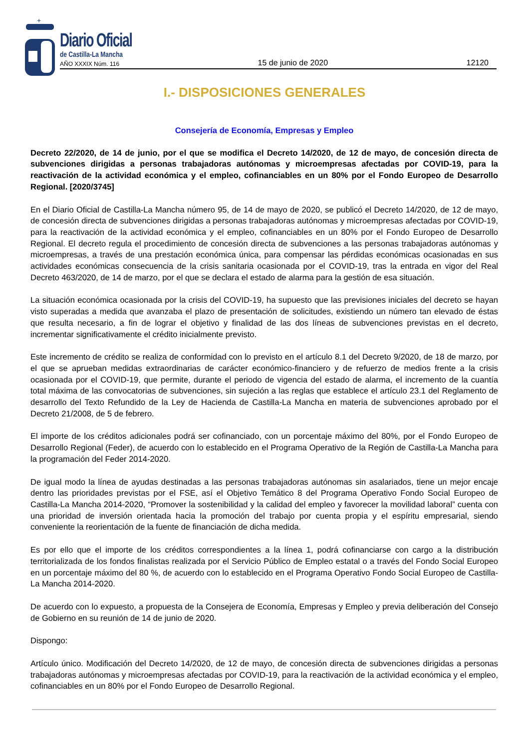+
Diario Oficial
de Castilla-La Mancha
AÑO XXXIX Núm. 116 15 de junio de 2020 12120
I.- DISPOSICIONES GENERALES
Consejería de Economía, Empresas y Empleo
Decreto 22/2020, de 14 de junio, por el que se modifica el Decreto 14/2020, de 12 de mayo, de concesión directa de subvenciones dirigidas a personas trabajadoras autónomas y microempresas afectadas por COVID-19, para la reactivación de la actividad económica y el empleo, cofinanciables en un 80% por el Fondo Europeo de Desarrollo Regional. [2020/3745]
En el Diario Oficial de Castilla-La Mancha número 95, de 14 de mayo de 2020, se publicó el Decreto 14/2020, de 12 de mayo, de concesión directa de subvenciones dirigidas a personas trabajadoras autónomas y microempresas afectadas por COVID-19, para la reactivación de la actividad económica y el empleo, cofinanciables en un 80% por el Fondo Europeo de Desarrollo Regional. El decreto regula el procedimiento de concesión directa de subvenciones a las personas trabajadoras autónomas y microempresas, a través de una prestación económica única, para compensar las pérdidas económicas ocasionadas en sus actividades económicas consecuencia de la crisis sanitaria ocasionada por el COVID-19, tras la entrada en vigor del Real Decreto 463/2020, de 14 de marzo, por el que se declara el estado de alarma para la gestión de esa situación.
La situación económica ocasionada por la crisis del COVID-19, ha supuesto que las previsiones iniciales del decreto se hayan visto superadas a medida que avanzaba el plazo de presentación de solicitudes, existiendo un número tan elevado de éstas que resulta necesario, a fin de lograr el objetivo y finalidad de las dos líneas de subvenciones previstas en el decreto, incrementar significativamente el crédito inicialmente previsto.
Este incremento de crédito se realiza de conformidad con lo previsto en el artículo 8.1 del Decreto 9/2020, de 18 de marzo, por el que se aprueban medidas extraordinarias de carácter económico-financiero y de refuerzo de medios frente a la crisis ocasionada por el COVID-19, que permite, durante el periodo de vigencia del estado de alarma, el incremento de la cuantía total máxima de las convocatorias de subvenciones, sin sujeción a las reglas que establece el artículo 23.1 del Reglamento de desarrollo del Texto Refundido de la Ley de Hacienda de Castilla-La Mancha en materia de subvenciones aprobado por el Decreto 21/2008, de 5 de febrero.
El importe de los créditos adicionales podrá ser cofinanciado, con un porcentaje máximo del 80%, por el Fondo Europeo de Desarrollo Regional (Feder), de acuerdo con lo establecido en el Programa Operativo de la Región de Castilla-La Mancha para la programación del Feder 2014-2020.
De igual modo la línea de ayudas destinadas a las personas trabajadoras autónomas sin asalariados, tiene un mejor encaje dentro las prioridades previstas por el FSE, así el Objetivo Temático 8 del Programa Operativo Fondo Social Europeo de Castilla-La Mancha 2014-2020, “Promover la sostenibilidad y la calidad del empleo y favorecer la movilidad laboral” cuenta con una prioridad de inversión orientada hacia la promoción del trabajo por cuenta propia y el espíritu empresarial, siendo conveniente la reorientación de la fuente de financiación de dicha medida.
Es por ello que el importe de los créditos correspondientes a la línea 1, podrá cofinanciarse con cargo a la distribución territorializada de los fondos finalistas realizada por el Servicio Público de Empleo estatal o a través del Fondo Social Europeo en un porcentaje máximo del 80 %, de acuerdo con lo establecido en el Programa Operativo Fondo Social Europeo de Castilla-La Mancha 2014-2020.
De acuerdo con lo expuesto, a propuesta de la Consejera de Economía, Empresas y Empleo y previa deliberación del Consejo de Gobierno en su reunión de 14 de junio de 2020.
Dispongo:
Artículo único. Modificación del Decreto 14/2020, de 12 de mayo, de concesión directa de subvenciones dirigidas a personas trabajadoras autónomas y microempresas afectadas por COVID-19, para la reactivación de la actividad económica y el empleo, cofinanciables en un 80% por el Fondo Europeo de Desarrollo Regional.